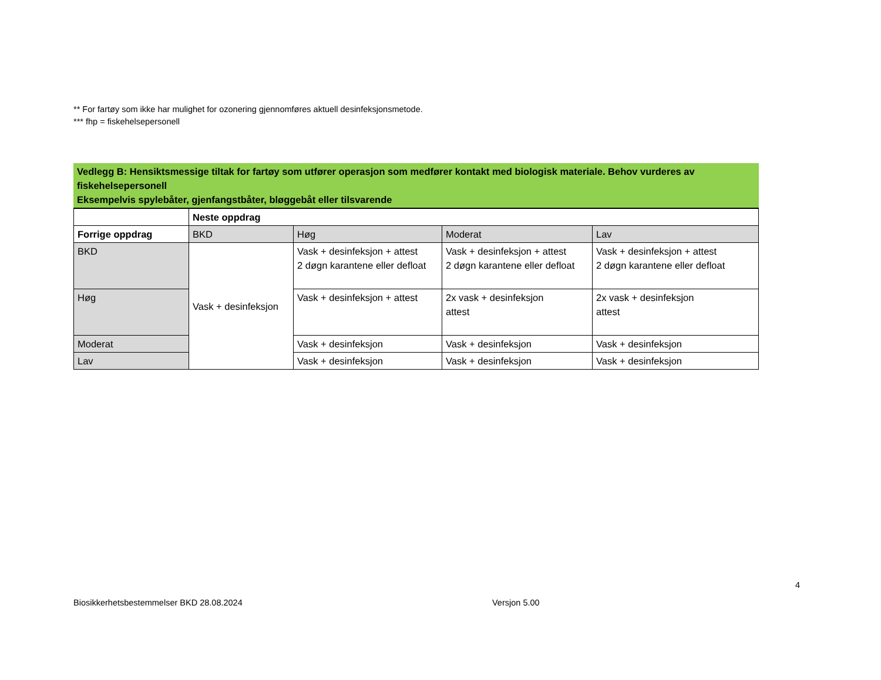** For fartøy som ikke har mulighet for ozonering gjennomføres aktuell desinfeksjonsmetode.
*** fhp = fiskehelsepersonell
Vedlegg B: Hensiktsmessige tiltak for fartøy som utfører operasjon som medfører kontakt med biologisk materiale. Behov vurderes av fiskehelsepersonell
Eksempelvis spylebåter, gjenfangstbåter, bløggebåt eller tilsvarende
| | Neste oppdrag | | | |
| Forrige oppdrag | BKD | Høg | Moderat | Lav |
| BKD | Vask + desinfeksjon | Vask + desinfeksjon + attest 2 døgn karantene eller defloat | Vask + desinfeksjon + attest 2 døgn karantene eller defloat | Vask + desinfeksjon + attest 2 døgn karantene eller defloat |
| Høg | | Vask + desinfeksjon + attest | 2x vask + desinfeksjon attest | 2x vask + desinfeksjon attest |
| Moderat | | Vask + desinfeksjon | Vask + desinfeksjon | Vask + desinfeksjon |
| Lav | | Vask + desinfeksjon | Vask + desinfeksjon | Vask + desinfeksjon |
4
Biosikkerhetsbestemmelser BKD 28.08.2024 Versjon 5.00